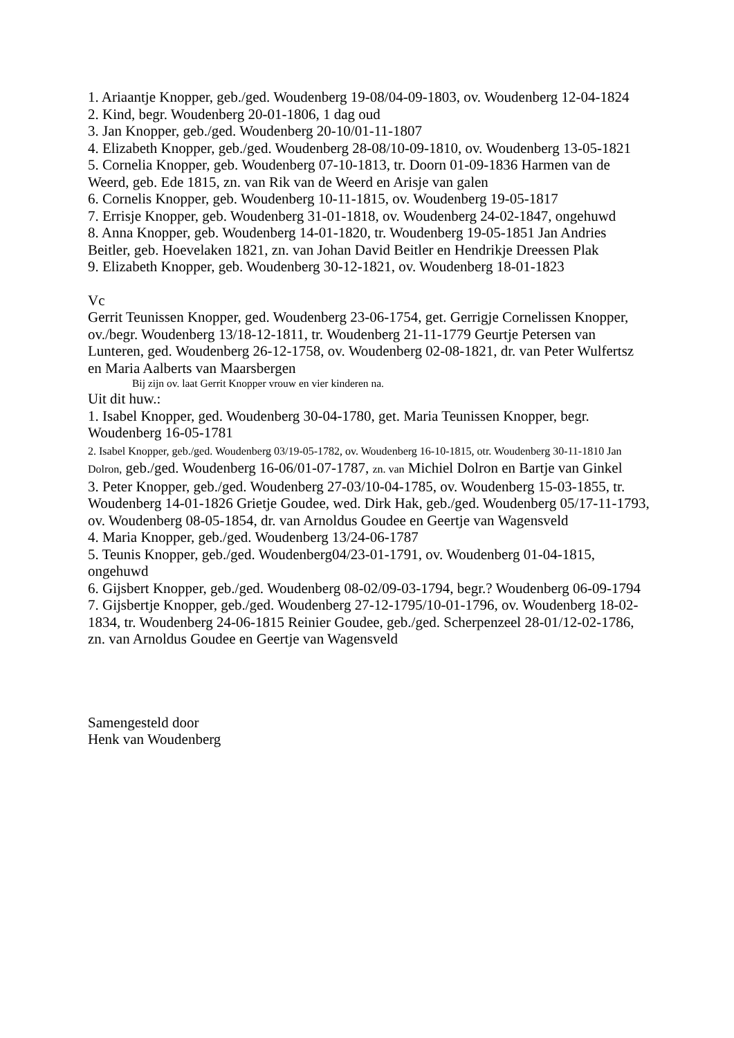1. Ariaantje Knopper, geb./ged. Woudenberg 19-08/04-09-1803, ov. Woudenberg 12-04-1824
2. Kind, begr. Woudenberg 20-01-1806, 1 dag oud
3. Jan Knopper, geb./ged. Woudenberg 20-10/01-11-1807
4. Elizabeth Knopper, geb./ged. Woudenberg 28-08/10-09-1810, ov. Woudenberg 13-05-1821
5. Cornelia Knopper, geb. Woudenberg 07-10-1813, tr. Doorn 01-09-1836 Harmen van de Weerd, geb. Ede 1815, zn. van Rik van de Weerd en Arisje van galen
6. Cornelis Knopper, geb. Woudenberg 10-11-1815, ov. Woudenberg 19-05-1817
7. Errisje Knopper, geb. Woudenberg 31-01-1818, ov. Woudenberg 24-02-1847, ongehuwd
8. Anna Knopper, geb. Woudenberg 14-01-1820, tr. Woudenberg 19-05-1851 Jan Andries Beitler, geb. Hoevelaken 1821, zn. van Johan David Beitler en Hendrikje Dreessen Plak
9. Elizabeth Knopper, geb. Woudenberg 30-12-1821, ov. Woudenberg 18-01-1823
Vc
Gerrit Teunissen Knopper, ged. Woudenberg 23-06-1754, get. Gerrigje Cornelissen Knopper, ov./begr. Woudenberg 13/18-12-1811, tr. Woudenberg 21-11-1779 Geurtje Petersen van Lunteren, ged. Woudenberg 26-12-1758, ov. Woudenberg 02-08-1821, dr. van Peter Wulfertsz en Maria Aalberts van Maarsbergen
Bij zijn ov. laat Gerrit Knopper vrouw en vier kinderen na.
Uit dit huw.:
1. Isabel Knopper, ged. Woudenberg 30-04-1780, get. Maria Teunissen Knopper, begr. Woudenberg 16-05-1781
2. Isabel Knopper, geb./ged. Woudenberg 03/19-05-1782, ov. Woudenberg 16-10-1815, otr. Woudenberg 30-11-1810 Jan Dolron, geb./ged. Woudenberg 16-06/01-07-1787, zn. van Michiel Dolron en Bartje van Ginkel
3. Peter Knopper, geb./ged. Woudenberg 27-03/10-04-1785, ov. Woudenberg 15-03-1855, tr. Woudenberg 14-01-1826 Grietje Goudee, wed. Dirk Hak, geb./ged. Woudenberg 05/17-11-1793, ov. Woudenberg 08-05-1854, dr. van Arnoldus Goudee en Geertje van Wagensveld
4. Maria Knopper, geb./ged. Woudenberg 13/24-06-1787
5. Teunis Knopper, geb./ged. Woudenberg04/23-01-1791, ov. Woudenberg 01-04-1815, ongehuwd
6. Gijsbert Knopper, geb./ged. Woudenberg 08-02/09-03-1794, begr.? Woudenberg 06-09-1794
7. Gijsbertje Knopper, geb./ged. Woudenberg 27-12-1795/10-01-1796, ov. Woudenberg 18-02-1834, tr. Woudenberg 24-06-1815 Reinier Goudee, geb./ged. Scherpenzeel 28-01/12-02-1786, zn. van Arnoldus Goudee en Geertje van Wagensveld
Samengesteld door
Henk van Woudenberg